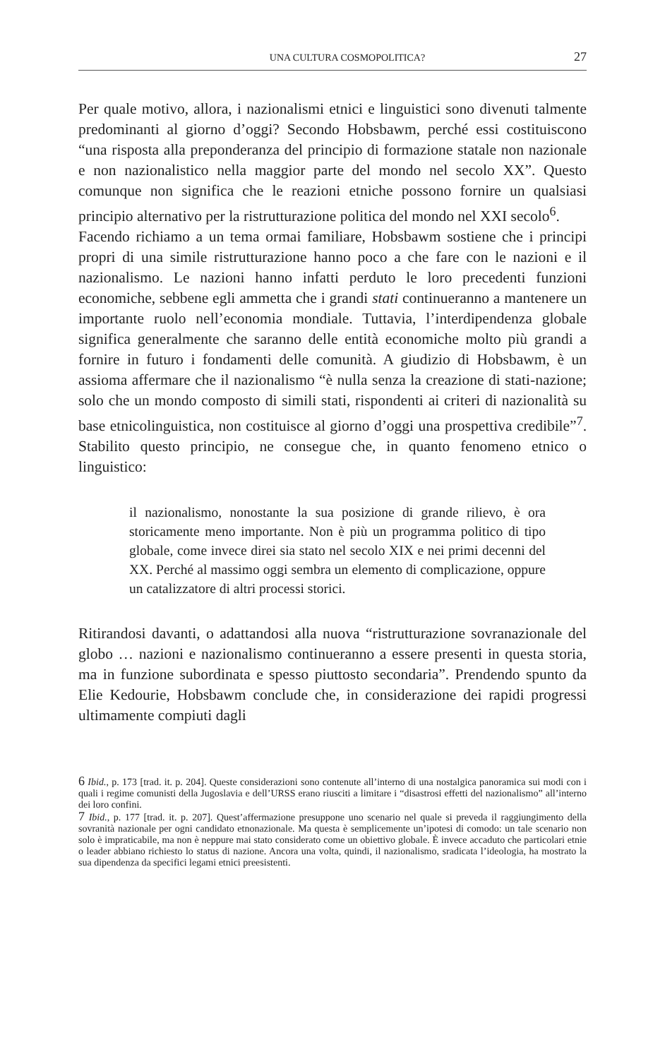UNA CULTURA COSMOPOLITICA? 27
Per quale motivo, allora, i nazionalismi etnici e linguistici sono divenuti talmente predominanti al giorno d’oggi? Secondo Hobsbawm, perché essi costituiscono “una risposta alla preponderanza del principio di formazione statale non nazionale e non nazionalistico nella maggior parte del mondo nel secolo XX”. Questo comunque non significa che le reazioni etniche possono fornire un qualsiasi principio alternativo per la ristrutturazione politica del mondo nel XXI secolo<sup>6</sup>.
Facendo richiamo a un tema ormai familiare, Hobsbawm sostiene che i principi propri di una simile ristrutturazione hanno poco a che fare con le nazioni e il nazionalismo. Le nazioni hanno infatti perduto le loro precedenti funzioni economiche, sebbene egli ammetta che i grandi stati continueranno a mantenere un importante ruolo nell’economia mondiale. Tuttavia, l’interdipendenza globale significa generalmente che saranno delle entità economiche molto più grandi a fornire in futuro i fondamenti delle comunità. A giudizio di Hobsbawm, è un assioma affermare che il nazionalismo “è nulla senza la creazione di stati-nazione; solo che un mondo composto di simili stati, rispondenti ai criteri di nazionalità su base etnicolinguistica, non costituisce al giorno d’oggi una prospettiva credibile”<sup>7</sup>. Stabilito questo principio, ne consegue che, in quanto fenomeno etnico o linguistico:
il nazionalismo, nonostante la sua posizione di grande rilievo, è ora storicamente meno importante. Non è più un programma politico di tipo globale, come invece direi sia stato nel secolo XIX e nei primi decenni del XX. Perché al massimo oggi sembra un elemento di complicazione, oppure un catalizzatore di altri processi storici.
Ritirandosi davanti, o adattandosi alla nuova “ristrutturazione sovranazionale del globo … nazioni e nazionalismo continueranno a essere presenti in questa storia, ma in funzione subordinata e spesso piuttosto secondaria”. Prendendo spunto da Elie Kedourie, Hobsbawm conclude che, in considerazione dei rapidi progressi ultimamente compiuti dagli
<sup>6</sup> Ibid., p. 173 [trad. it. p. 204]. Queste considerazioni sono contenute all’interno di una nostalgica panoramica sui modi con i quali i regime comunisti della Jugoslavia e dell’URSS erano riusciti a limitare i “disastrosi effetti del nazionalismo” all’interno dei loro confini.
<sup>7</sup> Ibid., p. 177 [trad. it. p. 207]. Quest’affermazione presuppone uno scenario nel quale si preveda il raggiungimento della sovranità nazionale per ogni candidato etnonazionale. Ma questa è semplicemente un’ipotesi di comodo: un tale scenario non solo è impraticabile, ma non è neppure mai stato considerato come un obiettivo globale. È invece accaduto che particolari etnie o leader abbiano richiesto lo status di nazione. Ancora una volta, quindi, il nazionalismo, sradicata l’ideologia, ha mostrato la sua dipendenza da specifici legami etnici preesistenti.